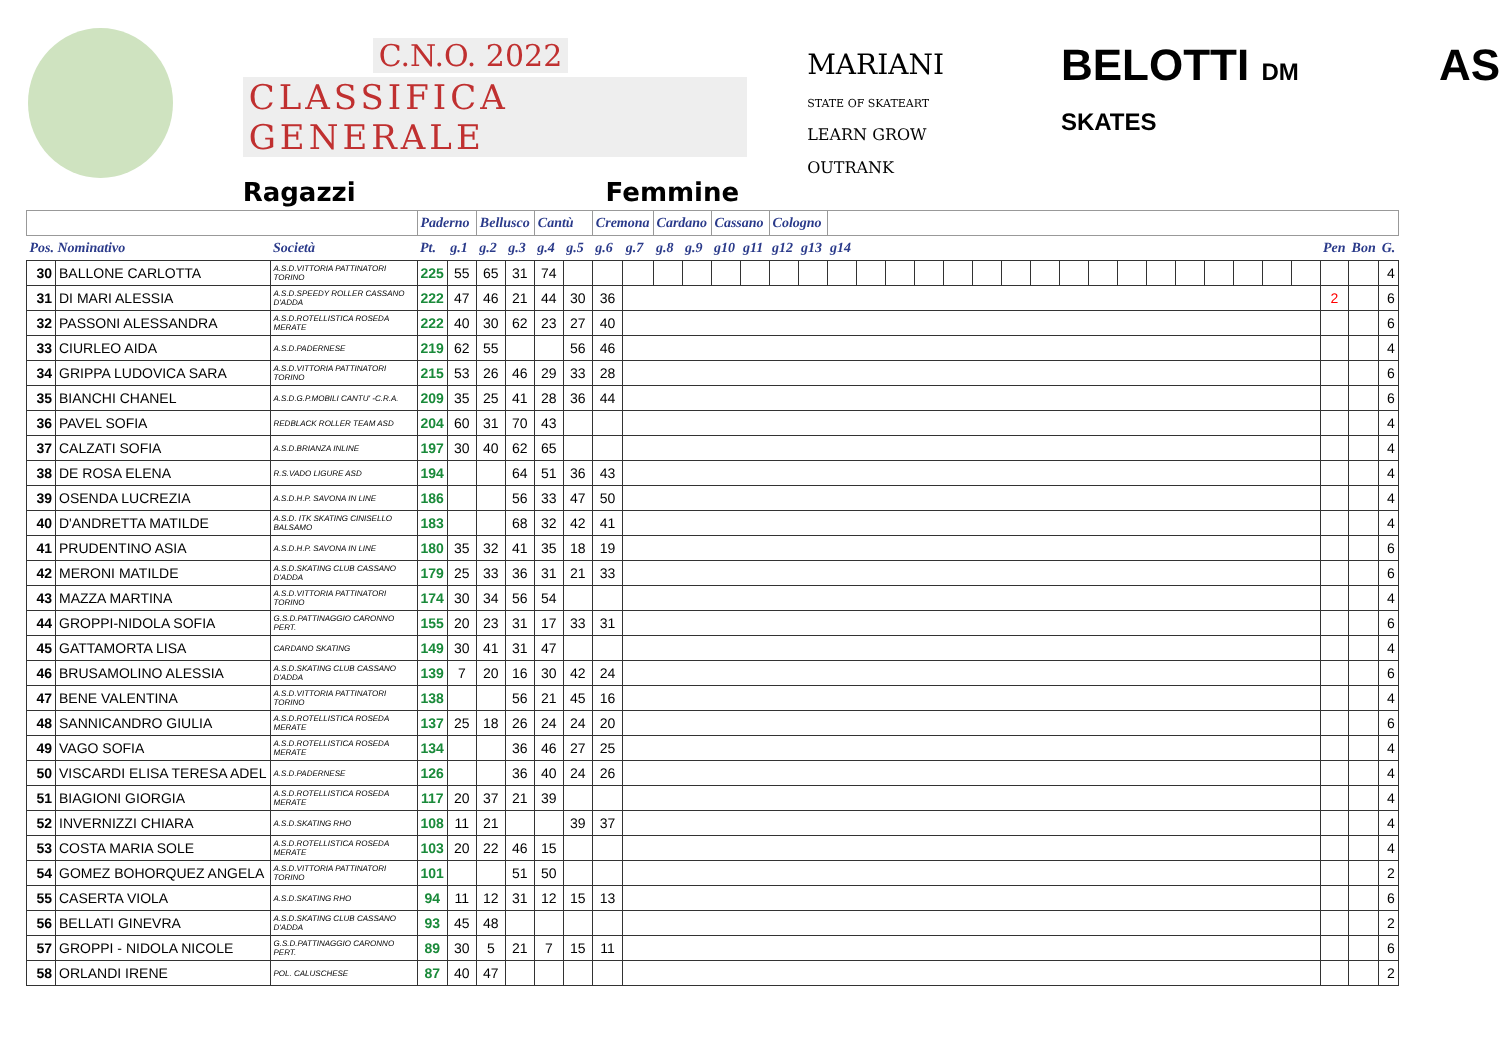C.N.O. 2022
CLASSIFICA GENERALE
Ragazzi Femmine
MARIANI
STATE OF SKATEART
LEARN GROW OUTRANK
BELOTTI DM SKATES
AS
| | | | Paderno | | Bellusco | | Cantù | | Cremona | | Cardano | | Cassano | | Cologno | | | | | | | | | | | | | | | | | | | | | |
| --- | --- | --- | --- | --- | --- | --- | --- | --- | --- | --- | --- | --- | --- | --- | --- | --- | --- | --- | --- | --- | --- | --- | --- | --- | --- | --- | --- | --- | --- | --- | --- | --- | --- | --- | --- | --- |
| Pos. Nominativo | | Società | Pt. | g.1 | g.2 | g.3 | g.4 | g.5 | g.6 | g.7 | g.8 | g.9 | g10 | g11 | g12 | g13 | g14 | | | | | | | | | | | | | | | | | Pen | Bon | G. |
| 30 | BALLONE CARLOTTA | A.S.D.VITTORIA PATTINATORI TORINO | 225 | 55 | 65 | 31 | 74 | | | | | | | | | | | | | | | | | | | | | | | | | | | | | 4 |
| 31 | DI MARI ALESSIA | A.S.D.SPEEDY ROLLER CASSANO D'ADDA | 222 | 47 | 46 | 21 | 44 | 30 | 36 | | | | | | | | | | | | | | | | | | | | | | | | | 2 | | 6 |
| 32 | PASSONI ALESSANDRA | A.S.D.ROTELLISTICA ROSEDA MERATE | 222 | 40 | 30 | 62 | 23 | 27 | 40 | | | | | | | | | | | | | | | | | | | | | | | | | | | 6 |
| 33 | CIURLEO AIDA | A.S.D.PADERNESE | 219 | 62 | 55 | | | 56 | 46 | | | | | | | | | | | | | | | | | | | | | | | | | | | 4 |
| 34 | GRIPPA LUDOVICA SARA | A.S.D.VITTORIA PATTINATORI TORINO | 215 | 53 | 26 | 46 | 29 | 33 | 28 | | | | | | | | | | | | | | | | | | | | | | | | | | | 6 |
| 35 | BIANCHI CHANEL | A.S.D.G.P.MOBILI CANTU' -C.R.A. | 209 | 35 | 25 | 41 | 28 | 36 | 44 | | | | | | | | | | | | | | | | | | | | | | | | | | | 6 |
| 36 | PAVEL SOFIA | REDBLACK ROLLER TEAM ASD | 204 | 60 | 31 | 70 | 43 | | | | | | | | | | | | | | | | | | | | | | | | | | | | | 4 |
| 37 | CALZATI SOFIA | A.S.D.BRIANZA INLINE | 197 | 30 | 40 | 62 | 65 | | | | | | | | | | | | | | | | | | | | | | | | | | | | | 4 |
| 38 | DE ROSA ELENA | R.S.VADO LIGURE ASD | 194 | | | 64 | 51 | 36 | 43 | | | | | | | | | | | | | | | | | | | | | | | | | | | 4 |
| 39 | OSENDA LUCREZIA | A.S.D.H.P. SAVONA IN LINE | 186 | | | 56 | 33 | 47 | 50 | | | | | | | | | | | | | | | | | | | | | | | | | | | 4 |
| 40 | D'ANDRETTA MATILDE | A.S.D. ITK SKATING CINISELLO BALSAMO | 183 | | | 68 | 32 | 42 | 41 | | | | | | | | | | | | | | | | | | | | | | | | | | | 4 |
| 41 | PRUDENTINO ASIA | A.S.D.H.P. SAVONA IN LINE | 180 | 35 | 32 | 41 | 35 | 18 | 19 | | | | | | | | | | | | | | | | | | | | | | | | | | | 6 |
| 42 | MERONI MATILDE | A.S.D.SKATING CLUB CASSANO D'ADDA | 179 | 25 | 33 | 36 | 31 | 21 | 33 | | | | | | | | | | | | | | | | | | | | | | | | | | | 6 |
| 43 | MAZZA MARTINA | A.S.D.VITTORIA PATTINATORI TORINO | 174 | 30 | 34 | 56 | 54 | | | | | | | | | | | | | | | | | | | | | | | | | | | | | 4 |
| 44 | GROPPI-NIDOLA SOFIA | G.S.D.PATTINAGGIO CARONNO PERT. | 155 | 20 | 23 | 31 | 17 | 33 | 31 | | | | | | | | | | | | | | | | | | | | | | | | | | | 6 |
| 45 | GATTAMORTA LISA | CARDANO SKATING | 149 | 30 | 41 | 31 | 47 | | | | | | | | | | | | | | | | | | | | | | | | | | | | | 4 |
| 46 | BRUSAMOLINO ALESSIA | A.S.D.SKATING CLUB CASSANO D'ADDA | 139 | 7 | 20 | 16 | 30 | 42 | 24 | | | | | | | | | | | | | | | | | | | | | | | | | | | 6 |
| 47 | BENE VALENTINA | A.S.D.VITTORIA PATTINATORI TORINO | 138 | | | 56 | 21 | 45 | 16 | | | | | | | | | | | | | | | | | | | | | | | | | | | 4 |
| 48 | SANNICANDRO GIULIA | A.S.D.ROTELLISTICA ROSEDA MERATE | 137 | 25 | 18 | 26 | 24 | 24 | 20 | | | | | | | | | | | | | | | | | | | | | | | | | | | 6 |
| 49 | VAGO SOFIA | A.S.D.ROTELLISTICA ROSEDA MERATE | 134 | | | 36 | 46 | 27 | 25 | | | | | | | | | | | | | | | | | | | | | | | | | | | 4 |
| 50 | VISCARDI ELISA TERESA ADEL | A.S.D.PADERNESE | 126 | | | 36 | 40 | 24 | 26 | | | | | | | | | | | | | | | | | | | | | | | | | | | 4 |
| 51 | BIAGIONI GIORGIA | A.S.D.ROTELLISTICA ROSEDA MERATE | 117 | 20 | 37 | 21 | 39 | | | | | | | | | | | | | | | | | | | | | | | | | | | | | 4 |
| 52 | INVERNIZZI CHIARA | A.S.D.SKATING RHO | 108 | 11 | 21 | | | 39 | 37 | | | | | | | | | | | | | | | | | | | | | | | | | | | 4 |
| 53 | COSTA MARIA SOLE | A.S.D.ROTELLISTICA ROSEDA MERATE | 103 | 20 | 22 | 46 | 15 | | | | | | | | | | | | | | | | | | | | | | | | | | | | | 4 |
| 54 | GOMEZ BOHORQUEZ ANGELA | A.S.D.VITTORIA PATTINATORI TORINO | 101 | | | 51 | 50 | | | | | | | | | | | | | | | | | | | | | | | | | | | | | 2 |
| 55 | CASERTA VIOLA | A.S.D.SKATING RHO | 94 | 11 | 12 | 31 | 12 | 15 | 13 | | | | | | | | | | | | | | | | | | | | | | | | | | | 6 |
| 56 | BELLATI GINEVRA | A.S.D.SKATING CLUB CASSANO D'ADDA | 93 | 45 | 48 | | | | | | | | | | | | | | | | | | | | | | | | | | | | | | | 2 |
| 57 | GROPPI - NIDOLA NICOLE | G.S.D.PATTINAGGIO CARONNO PERT. | 89 | 30 | 5 | 21 | 7 | 15 | 11 | | | | | | | | | | | | | | | | | | | | | | | | | | | 6 |
| 58 | ORLANDI IRENE | POL. CALUSCHESE | 87 | 40 | 47 | | | | | | | | | | | | | | | | | | | | | | | | | | | | | | | 2 |